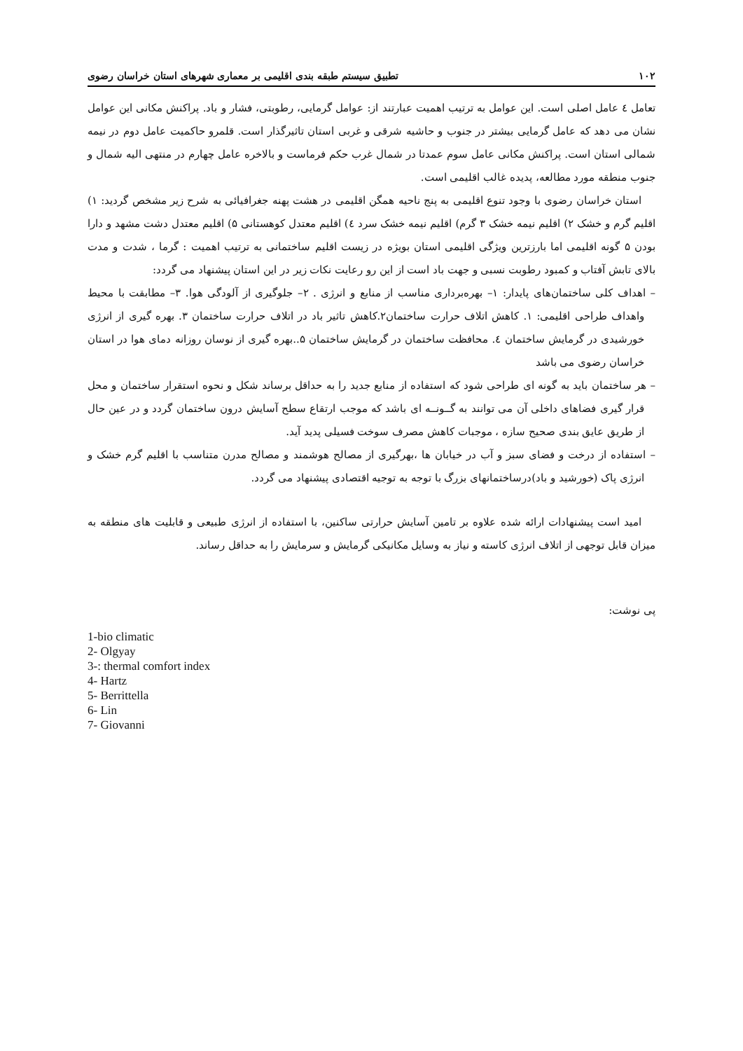۱۰۲ تطبیق سیستم طبقه بندی اقلیمی بر معماری شهرهای استان خراسان رضوی
تعامل ٤ عامل اصلی است. این عوامل به ترتیب اهمیت عبارتند از: عوامل گرمایی، رطوبتی، فشار و باد. پراکنش مکانی این عوامل نشان می دهد که عامل گرمایی بیشتر در جنوب و حاشیه شرقی و غربی استان تاثیرگذار است. قلمرو حاکمیت عامل دوم در نیمه شمالی استان است. پراکنش مکانی عامل سوم عمدتا در شمال غرب حکم فرماست و بالاخره عامل چهارم در منتهی الیه شمال و جنوب منطقه مورد مطالعه، پدیده غالب اقلیمی است.
استان خراسان رضوی با وجود تنوع اقلیمی به پنج ناحیه همگن اقلیمی در هشت پهنه جغرافیائی به شرح زیر مشخص گردید: ۱) اقلیم گرم و خشک ۲) اقلیم نیمه خشک ۳ گرم) اقلیم نیمه خشک سرد ٤) اقلیم معتدل کوهستانی ۵) اقلیم معتدل دشت مشهد و دارا بودن ۵ گونه اقلیمی اما بارزترین ویژگی اقلیمی استان بویژه در زیست اقلیم ساختمانی به ترتیب اهمیت : گرما ، شدت و مدت بالای تابش آفتاب و کمبود رطوبت نسبی و جهت باد است از این رو رعایت نکات زیر در این استان پیشنهاد می گردد:
– اهداف کلی ساختمان‌های پایدار: ۱– بهره‌برداری مناسب از منابع و انرژی . ۲– جلوگیری از آلودگی هوا. ۳– مطابقت با محیط واهداف طراحی اقلیمی: ۱. کاهش اتلاف حرارت ساختمان۲.کاهش تاثیر باد در اتلاف حرارت ساختمان ۳. بهره گیری از انرژی خورشیدی در گرمایش ساختمان ٤. محافظت ساختمان در گرمایش ساختمان ۵..بهره گیری از نوسان روزانه دمای هوا در استان خراسان رضوی می باشد
– هر ساختمان باید به گونه ای طراحی شود که استفاده از منابع جدید را به حداقل برساند شکل و نحوه استقرار ساختمان و محل قرار گیری فضاهای داخلی آن می توانند به گــونــه ای باشد که موجب ارتقاع سطح آسایش درون ساختمان گردد و در عین حال از طریق عایق بندی صحیح سازه ، موجبات کاهش مصرف سوخت فسیلی پدید آید.
– استفاده از درخت و فضای سبز و آب در خیابان ها ،بهرگیری از مصالح هوشمند و مصالح مدرن متناسب با اقلیم گرم خشک و انرژی پاک (خورشید و باد)درساختمانهای بزرگ با توجه به توجیه اقتصادی پیشنهاد می گردد.
امید است پیشنهادات ارائه شده علاوه بر تامین آسایش حرارتی ساکنین، با استفاده از انرژی طبیعی و قابلیت های منطقه به میزان قابل توجهی از اتلاف انرژی کاسته و نیاز به وسایل مکانیکی گرمایش و سرمایش را به حداقل رساند.
پی نوشت:
1-bio climatic
2- Olgyay
3-: thermal comfort index
4- Hartz
5- Berrittella
6- Lin
7- Giovanni